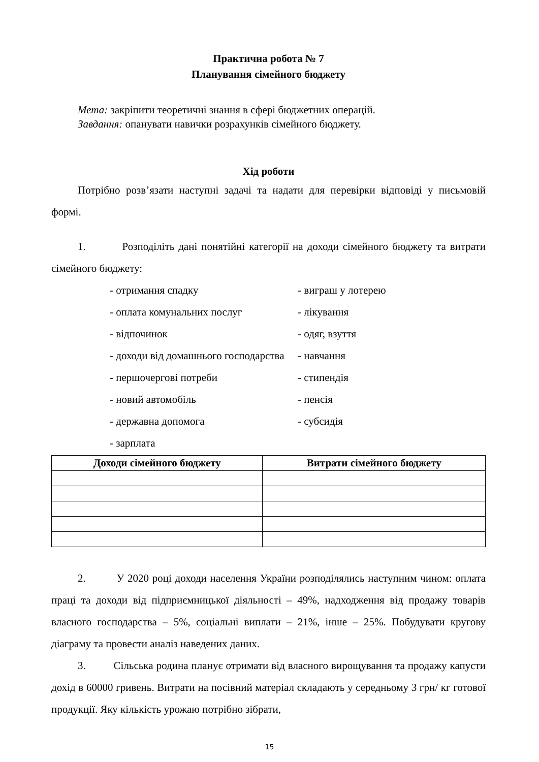Практична робота № 7
Планування сімейного бюджету
Мета: закріпити теоретичні знання в сфері бюджетних операцій.
Завдання: опанувати навички розрахунків сімейного бюджету.
Хід роботи
Потрібно розв’язати наступні задачі та надати для перевірки відповіді у письмовій формі.
1. Розподіліть дані понятійні категорії на доходи сімейного бюджету та витрати сімейного бюджету:
- отримання спадку - виграш у лотерею
- оплата комунальних послуг - лікування
- відпочинок - одяг, взуття
- доходи від домашнього господарства - навчання
- першочергові потреби - стипендія
- новий автомобіль - пенсія
- державна допомога - субсидія
- зарплата
| Доходи сімейного бюджету | Витрати сімейного бюджету |
| --- | --- |
2. У 2020 році доходи населення України розподілялись наступним чином: оплата праці та доходи від підприємницької діяльності – 49%, надходження від продажу товарів власного господарства – 5%, соціальні виплати – 21%, інше – 25%. Побудувати кругову діаграму та провести аналіз наведених даних.
3. Сільська родина планує отримати від власного вирощування та продажу капусти дохід в 60000 гривень. Витрати на посівний матеріал складають у середньому 3 грн/ кг готової продукції. Яку кількість урожаю потрібно зібрати,
15